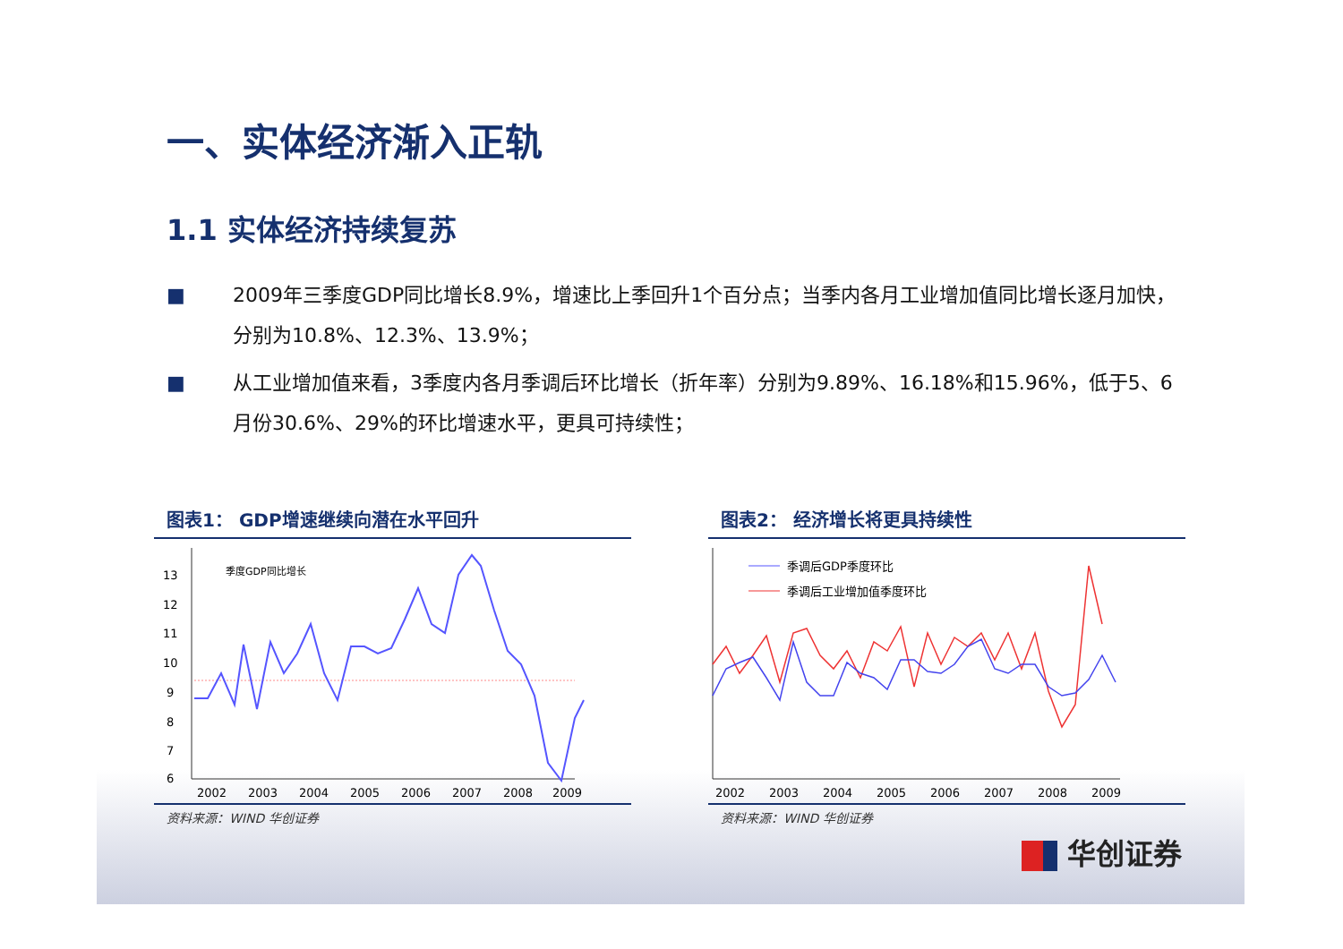一、实体经济渐入正轨
1.1 实体经济持续复苏
■ 2009年三季度GDP同比增长8.9%，增速比上季回升1个百分点；当季内各月工业增加值同比增长逐月加快，分别为10.8%、12.3%、13.9%；
■ 从工业增加值来看，3季度内各月季调后环比增长（折年率）分别为9.89%、16.18%和15.96%，低于5、6月份30.6%、29%的环比增速水平，更具可持续性；
图表1： GDP增速继续向潜在水平回升
13
12
11
10
9
8
7
6
季度GDP同比增长
2002
2003
2004
2005
2006
2007
2008
2009
资料来源：WIND 华创证券
图表2： 经济增长将更具持续性
季调后GDP季度环比
季调后工业增加值季度环比
2002
2003
2004
2005
2006
2007
2008
2009
资料来源：WIND 华创证券
华创证券